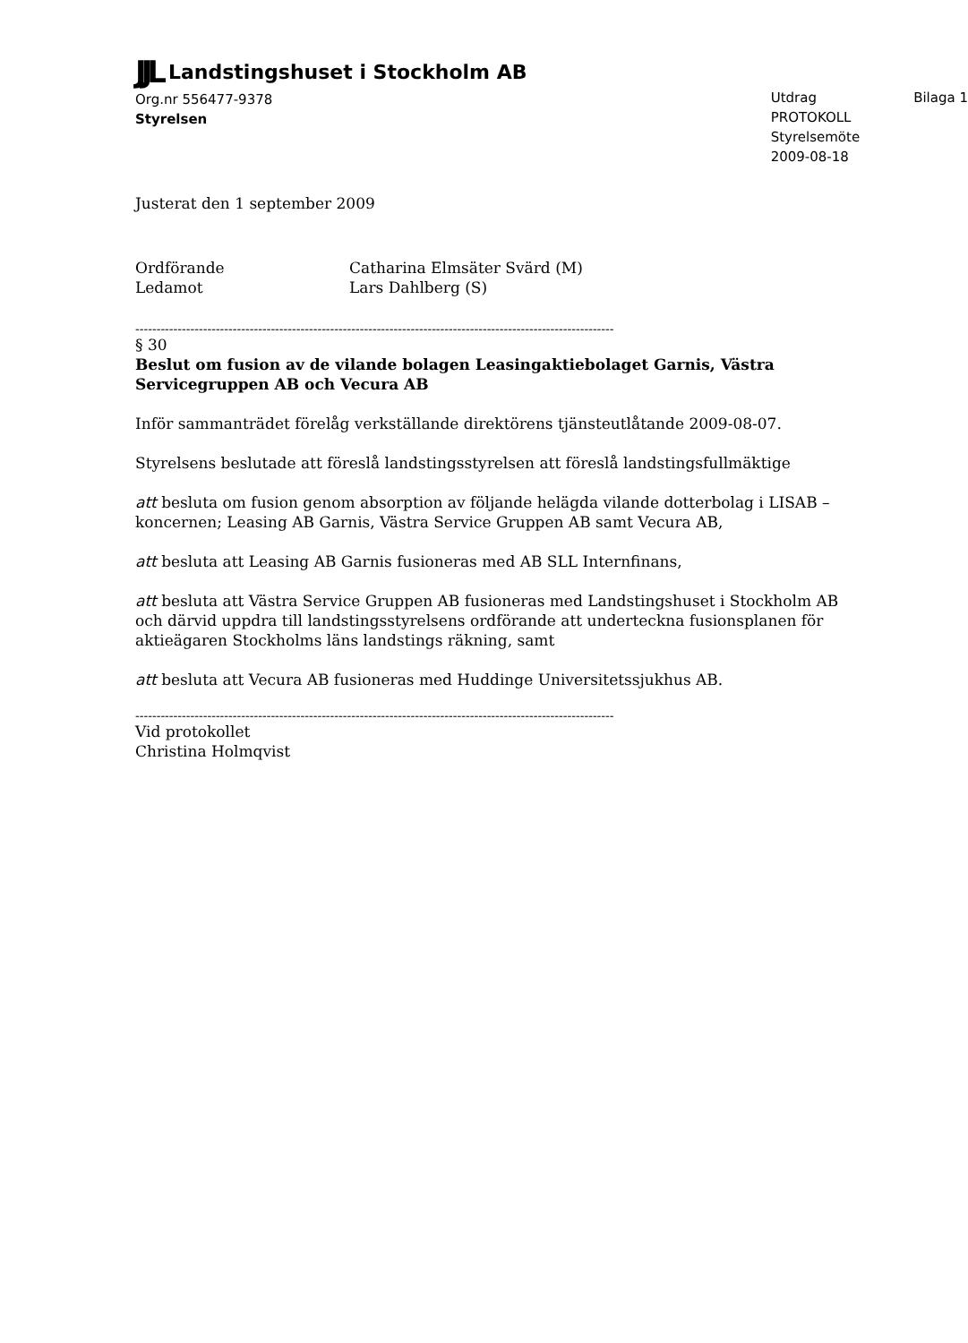JJL Landstingshuset i Stockholm AB
Org.nr 556477-9378
Styrelsen
Utdrag
PROTOKOLL
Styrelsemöte
2009-08-18
Bilaga 1
Justerat den 1 september 2009
Ordförande Catharina Elmsäter Svärd (M)
Ledamot Lars Dahlberg (S)
-----------------------------------------------------------------------------------------------------------------
§ 30
Beslut om fusion av de vilande bolagen Leasingaktiebolaget Garnis, Västra Servicegruppen AB och Vecura AB
Inför sammanträdet förelåg verkställande direktörens tjänsteutlåtande 2009-08-07.
Styrelsens beslutade att föreslå landstingsstyrelsen att föreslå landstingsfullmäktige
att besluta om fusion genom absorption av följande helägda vilande dotterbolag i LISAB – koncernen; Leasing AB Garnis, Västra Service Gruppen AB samt Vecura AB,
att besluta att Leasing AB Garnis fusioneras med AB SLL Internfinans,
att besluta att Västra Service Gruppen AB fusioneras med Landstingshuset i Stockholm AB och därvid uppdra till landstingsstyrelsens ordförande att underteckna fusionsplanen för aktieägaren Stockholms läns landstings räkning, samt
att besluta att Vecura AB fusioneras med Huddinge Universitetssjukhus AB.
-----------------------------------------------------------------------------------------------------------------
Vid protokollet
Christina Holmqvist